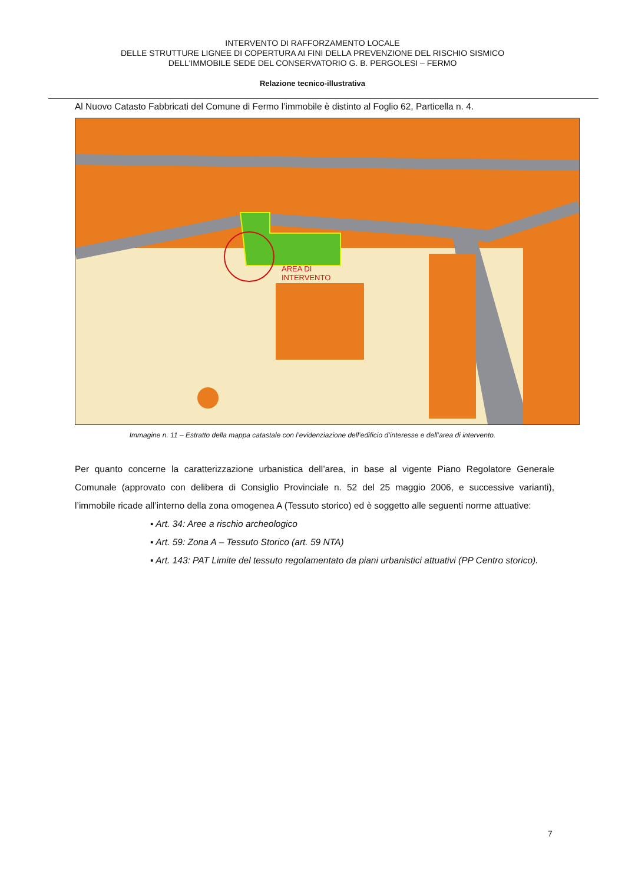INTERVENTO DI RAFFORZAMENTO LOCALE
DELLE STRUTTURE LIGNEE DI COPERTURA AI FINI DELLA PREVENZIONE DEL RISCHIO SISMICO
DELL'IMMOBILE SEDE DEL CONSERVATORIO G. B. PERGOLESI – FERMO
Relazione tecnico-illustrativa
Al Nuovo Catasto Fabbricati del Comune di Fermo l’immobile è distinto al Foglio 62, Particella n. 4.
AREA DI
INTERVENTO
Immagine n. 11 – Estratto della mappa catastale con l’evidenziazione dell’edificio d’interesse e dell’area di intervento.
Per quanto concerne la caratterizzazione urbanistica dell’area, in base al vigente Piano Regolatore Generale Comunale (approvato con delibera di Consiglio Provinciale n. 52 del 25 maggio 2006, e successive varianti), l’immobile ricade all’interno della zona omogenea A (Tessuto storico) ed è soggetto alle seguenti norme attuative:
▪ Art. 34: Aree a rischio archeologico
▪ Art. 59: Zona A – Tessuto Storico (art. 59 NTA)
▪ Art. 143: PAT Limite del tessuto regolamentato da piani urbanistici attuativi (PP Centro storico).
7